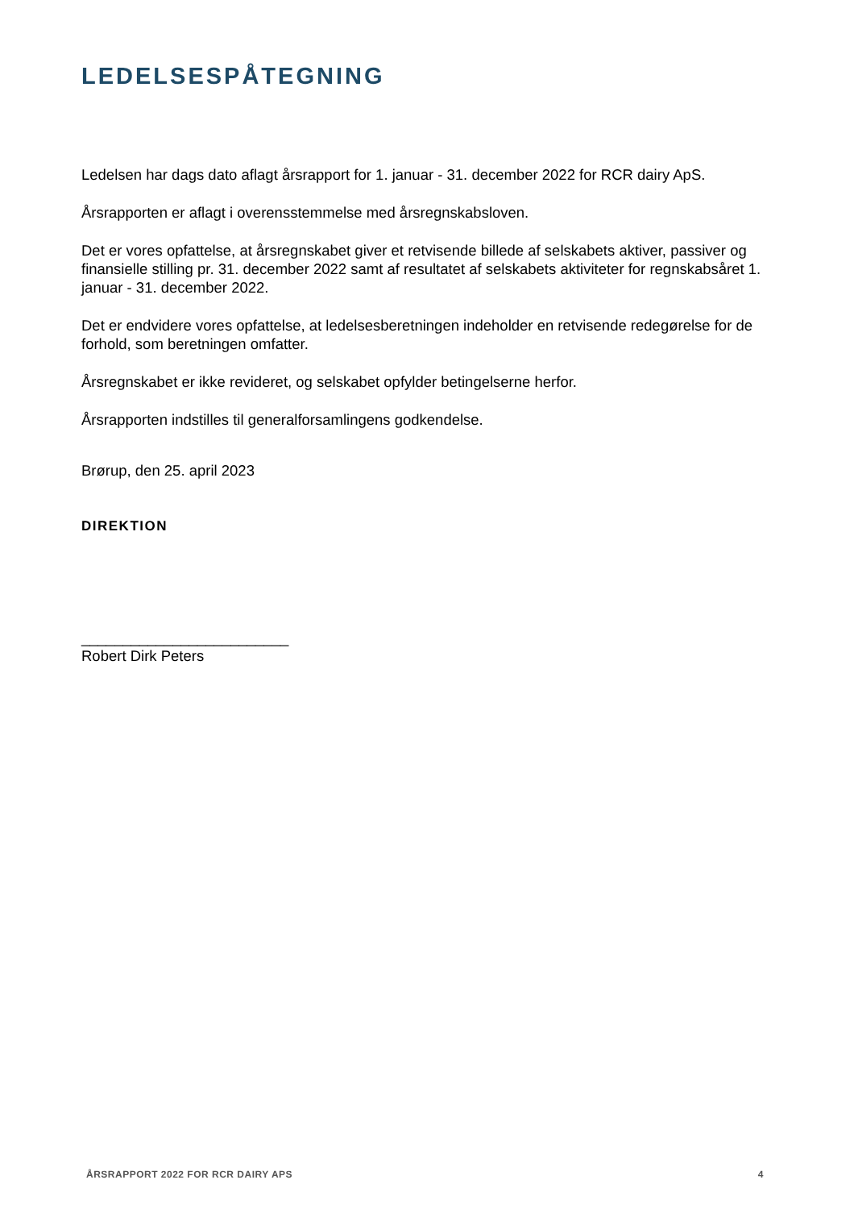LEDELSESPÅTEGNING
Ledelsen har dags dato aflagt årsrapport for 1. januar - 31. december 2022 for RCR dairy ApS.
Årsrapporten er aflagt i overensstemmelse med årsregnskabsloven.
Det er vores opfattelse, at årsregnskabet giver et retvisende billede af selskabets aktiver, passiver og finansielle stilling pr. 31. december 2022 samt af resultatet af selskabets aktiviteter for regnskabsåret 1. januar - 31. december 2022.
Det er endvidere vores opfattelse, at ledelsesberetningen indeholder en retvisende redegørelse for de forhold, som beretningen omfatter.
Årsregnskabet er ikke revideret, og selskabet opfylder betingelserne herfor.
Årsrapporten indstilles til generalforsamlingens godkendelse.
Brørup, den 25. april 2023
DIREKTION
_________________________
Robert Dirk Peters
ÅRSRAPPORT 2022 FOR RCR DAIRY APS 4